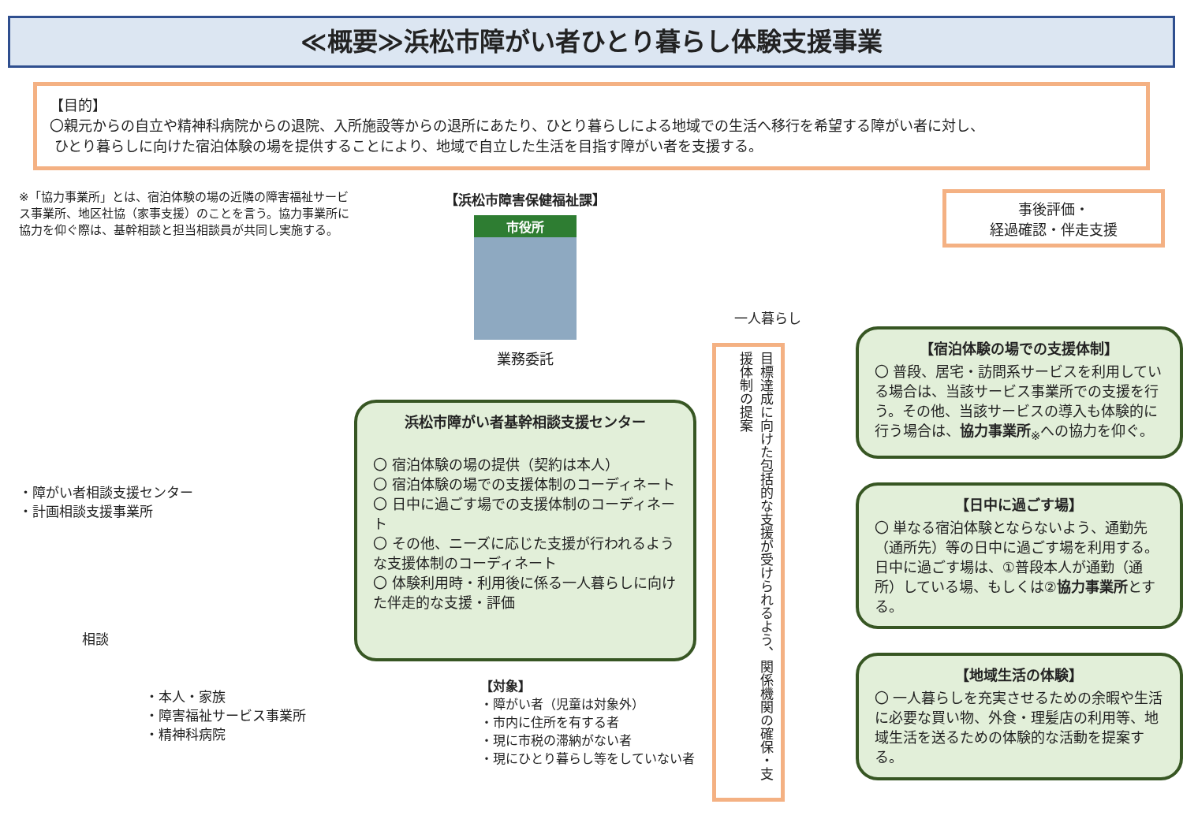≪概要≫浜松市障がい者ひとり暮らし体験支援事業
【目的】
〇親元からの自立や精神科病院からの退院、入所施設等からの退所にあたり、ひとり暮らしによる地域での生活へ移行を希望する障がい者に対し、
ひとり暮らしに向けた宿泊体験の場を提供することにより、地域で自立した生活を目指す障がい者を支援する。
※「協力事業所」とは、宿泊体験の場の近隣の障害福祉サービス事業所、地区社協（家事支援）のことを言う。協力事業所に協力を仰ぐ際は、基幹相談と担当相談員が共同し実施する。
・障がい者相談支援センター
・計画相談支援事業所
相談
・本人・家族
・障害福祉サービス事業所
・精神科病院
【浜松市障害保健福祉課】
市役所
業務委託
浜松市障がい者基幹相談支援センター
〇 宿泊体験の場の提供（契約は本人）
〇 宿泊体験の場での支援体制のコーディネート
〇 日中に過ごす場での支援体制のコーディネート
〇 その他、ニーズに応じた支援が行われるような支援体制のコーディネート
〇 体験利用時・利用後に係る一人暮らしに向けた伴走的な支援・評価
【対象】
・障がい者（児童は対象外）
・市内に住所を有する者
・現に市税の滞納がない者
・現にひとり暮らし等をしていない者
一人暮らし
目標達成に向けた包括的な支援が受けられるよう、関係機関の確保・支援体制の提案
事後評価・
経過確認・伴走支援
【宿泊体験の場での支援体制】
〇 普段、居宅・訪問系サービスを利用している場合は、当該サービス事業所での支援を行う。その他、当該サービスの導入も体験的に行う場合は、協力事業所<sub>※</sub>への協力を仰ぐ。
【日中に過ごす場】
〇 単なる宿泊体験とならないよう、通勤先（通所先）等の日中に過ごす場を利用する。日中に過ごす場は、①普段本人が通勤（通所）している場、もしくは②協力事業所とする。
【地域生活の体験】
〇 一人暮らしを充実させるための余暇や生活に必要な買い物、外食・理髪店の利用等、地域生活を送るための体験的な活動を提案する。